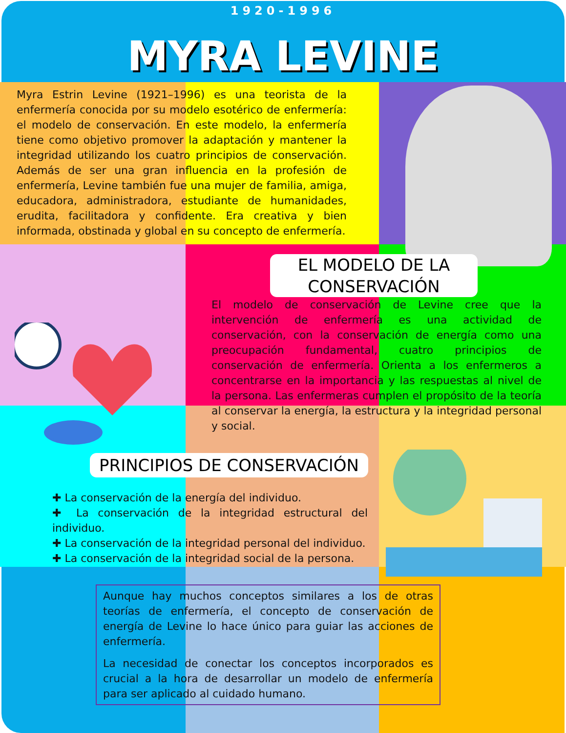1920-1996
MYRA LEVINE
Myra Estrin Levine (1921–1996) es una teorista de la enfermería conocida por su modelo esotérico de enfermería: el modelo de conservación. En este modelo, la enfermería tiene como objetivo promover la adaptación y mantener la integridad utilizando los cuatro principios de conservación. Además de ser una gran influencia en la profesión de enfermería, Levine también fue una mujer de familia, amiga, educadora, administradora, estudiante de humanidades, erudita, facilitadora y confidente. Era creativa y bien informada, obstinada y global en su concepto de enfermería.
EL MODELO DE LA CONSERVACIÓN
El modelo de conservación de Levine cree que la intervención de enfermería es una actividad de conservación, con la conservación de energía como una preocupación fundamental, cuatro principios de conservación de enfermería. Orienta a los enfermeros a concentrarse en la importancia y las respuestas al nivel de la persona. Las enfermeras cumplen el propósito de la teoría al conservar la energía, la estructura y la integridad personal y social.
PRINCIPIOS DE CONSERVACIÓN
✚ La conservación de la energía del individuo.
✚ La conservación de la integridad estructural del individuo.
✚ La conservación de la integridad personal del individuo.
✚ La conservación de la integridad social de la persona.
Aunque hay muchos conceptos similares a los de otras teorías de enfermería, el concepto de conservación de energía de Levine lo hace único para guiar las acciones de enfermería.
La necesidad de conectar los conceptos incorporados es crucial a la hora de desarrollar un modelo de enfermería para ser aplicado al cuidado humano.